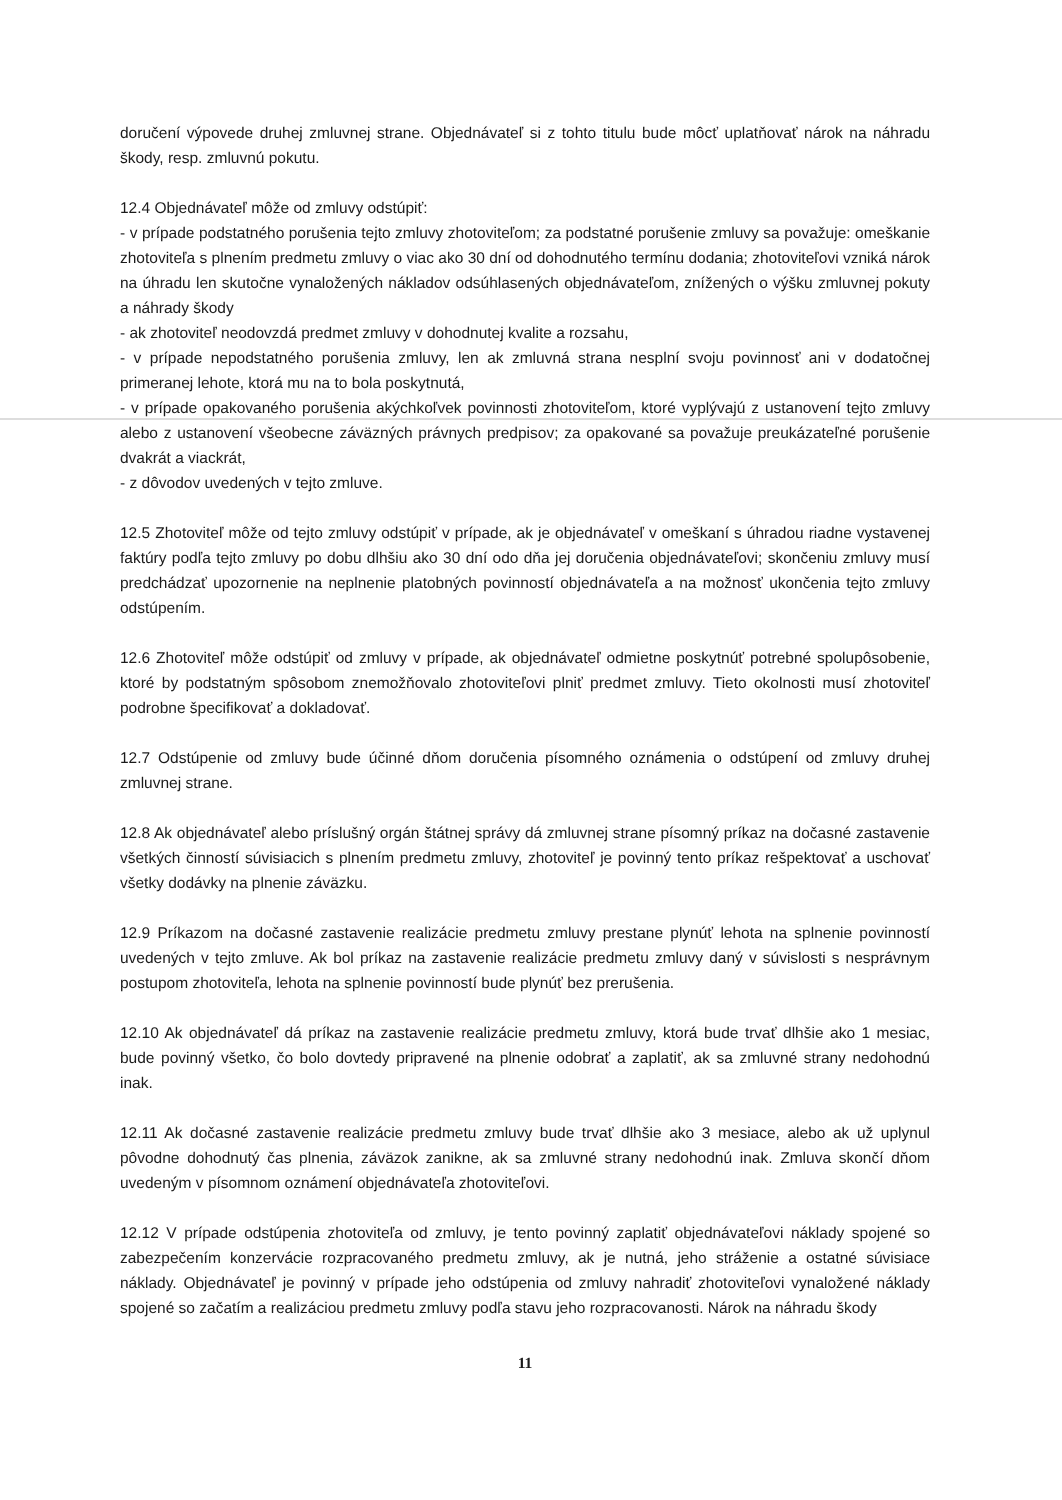doručení výpovede druhej zmluvnej strane. Objednávateľ si z tohto titulu bude môcť uplatňovať nárok na náhradu škody, resp. zmluvnú pokutu.
12.4 Objednávateľ môže od zmluvy odstúpiť:
- v prípade podstatného porušenia tejto zmluvy zhotoviteľom; za podstatné porušenie zmluvy sa považuje: omeškanie zhotoviteľa s plnením predmetu zmluvy o viac ako 30 dní od dohodnutého termínu dodania; zhotoviteľovi vzniká nárok na úhradu len skutočne vynaložených nákladov odsúhlasených objednávateľom, znížených o výšku zmluvnej pokuty a náhrady škody
- ak zhotoviteľ neodovzdá predmet zmluvy v dohodnutej kvalite a rozsahu,
- v prípade nepodstatného porušenia zmluvy, len ak zmluvná strana nesplní svoju povinnosť ani v dodatočnej primeranej lehote, ktorá mu na to bola poskytnutá,
- v prípade opakovaného porušenia akýchkoľvek povinnosti zhotoviteľom, ktoré vyplývajú z ustanovení tejto zmluvy alebo z ustanovení všeobecne záväzných právnych predpisov; za opakované sa považuje preukázateľné porušenie dvakrát a viackrát,
- z dôvodov uvedených v tejto zmluve.
12.5 Zhotoviteľ môže od tejto zmluvy odstúpiť v prípade, ak je objednávateľ v omeškaní s úhradou riadne vystavenej faktúry podľa tejto zmluvy po dobu dlhšiu ako 30 dní odo dňa jej doručenia objednávateľovi; skončeniu zmluvy musí predchádzať upozornenie na neplnenie platobných povinností objednávateľa a na možnosť ukončenia tejto zmluvy odstúpením.
12.6 Zhotoviteľ môže odstúpiť od zmluvy v prípade, ak objednávateľ odmietne poskytnúť potrebné spolupôsobenie, ktoré by podstatným spôsobom znemožňovalo zhotoviteľovi plniť predmet zmluvy. Tieto okolnosti musí zhotoviteľ podrobne špecifikovať a dokladovať.
12.7 Odstúpenie od zmluvy bude účinné dňom doručenia písomného oznámenia o odstúpení od zmluvy druhej zmluvnej strane.
12.8 Ak objednávateľ alebo príslušný orgán štátnej správy dá zmluvnej strane písomný príkaz na dočasné zastavenie všetkých činností súvisiacich s plnením predmetu zmluvy, zhotoviteľ je povinný tento príkaz rešpektovať a uschovať všetky dodávky na plnenie záväzku.
12.9 Príkazom na dočasné zastavenie realizácie predmetu zmluvy prestane plynúť lehota na splnenie povinností uvedených v tejto zmluve. Ak bol príkaz na zastavenie realizácie predmetu zmluvy daný v súvislosti s nesprávnym postupom zhotoviteľa, lehota na splnenie povinností bude plynúť bez prerušenia.
12.10 Ak objednávateľ dá príkaz na zastavenie realizácie predmetu zmluvy, ktorá bude trvať dlhšie ako 1 mesiac, bude povinný všetko, čo bolo dovtedy pripravené na plnenie odobrať a zaplatiť, ak sa zmluvné strany nedohodnú inak.
12.11 Ak dočasné zastavenie realizácie predmetu zmluvy bude trvať dlhšie ako 3 mesiace, alebo ak už uplynul pôvodne dohodnutý čas plnenia, záväzok zanikne, ak sa zmluvné strany nedohodnú inak. Zmluva skončí dňom uvedeným v písomnom oznámení objednávateľa zhotoviteľovi.
12.12 V prípade odstúpenia zhotoviteľa od zmluvy, je tento povinný zaplatiť objednávateľovi náklady spojené so zabezpečením konzervácie rozpracovaného predmetu zmluvy, ak je nutná, jeho stráženie a ostatné súvisiace náklady. Objednávateľ je povinný v prípade jeho odstúpenia od zmluvy nahradiť zhotoviteľovi vynaložené náklady spojené so začatím a realizáciou predmetu zmluvy podľa stavu jeho rozpracovanosti. Nárok na náhradu škody
11